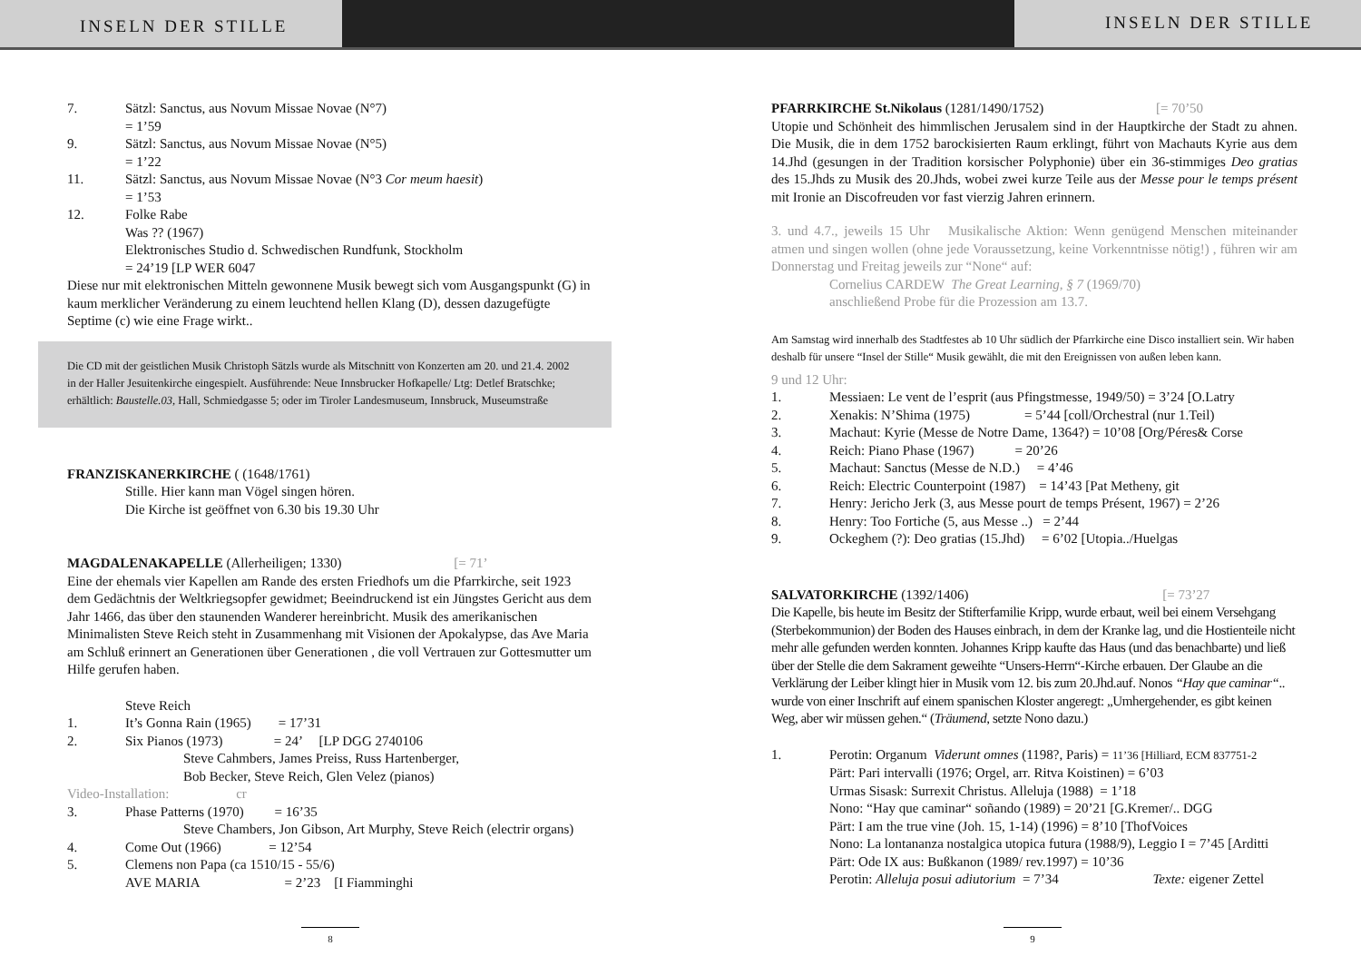INSELN DER STILLE
INSELN DER STILLE
7. Sätzl: Sanctus, aus Novum Missae Novae (N°7)
= 1’59
9. Sätzl: Sanctus, aus Novum Missae Novae (N°5)
= 1’22
11. Sätzl: Sanctus, aus Novum Missae Novae (N°3 Cor meum haesit)
= 1’53
12. Folke Rabe
Was ?? (1967)
Elektronisches Studio d. Schwedischen Rundfunk, Stockholm
= 24’19 [LP WER 6047
Diese nur mit elektronischen Mitteln gewonnene Musik bewegt sich vom Ausgangspunkt (G) in kaum merklicher Veränderung zu einem leuchtend hellen Klang (D), dessen dazugefügte Septime (c) wie eine Frage wirkt..
Die CD mit der geistlichen Musik Christoph Sätzls wurde als Mitschnitt von Konzerten am 20. und 21.4. 2002 in der Haller Jesuitenkirche eingespielt. Ausführende: Neue Innsbrucker Hofkapelle/ Ltg: Detlef Bratschke; erhältlich: Baustelle.03, Hall, Schmiedgasse 5; oder im Tiroler Landesmuseum, Innsbruck, Museumstraße
FRANZISKANERKIRCHE ( (1648/1761)
Stille. Hier kann man Vögel singen hören.
Die Kirche ist geöffnet von 6.30 bis 19.30 Uhr
MAGDALENAKAPELLE (Allerheiligen; 1330) [= 71’
Eine der ehemals vier Kapellen am Rande des ersten Friedhofs um die Pfarrkirche, seit 1923 dem Gedächtnis der Weltkriegsopfer gewidmet; Beeindruckend ist ein Jüngstes Gericht aus dem Jahr 1466, das über den staunenden Wanderer hereinbricht. Musik des amerikanischen Minimalisten Steve Reich steht in Zusammenhang mit Visionen der Apokalypse, das Ave Maria am Schluß erinnert an Generationen über Generationen , die voll Vertrauen zur Gottesmutter um Hilfe gerufen haben.
Steve Reich
1. It’s Gonna Rain (1965) = 17’31
2. Six Pianos (1973) = 24’ [LP DGG 2740106
Steve Cahmbers, James Preiss, Russ Hartenberger,
Bob Becker, Steve Reich, Glen Velez (pianos)
Video-Installation: cr
3. Phase Patterns (1970) = 16’35
Steve Chambers, Jon Gibson, Art Murphy, Steve Reich (electrir organs)
4. Come Out (1966) = 12’54
5. Clemens non Papa (ca 1510/15 - 55/6)
AVE MARIA = 2’23 [I Fiamminghi
8
PFARRKIRCHE St.Nikolaus (1281/1490/1752) [= 70’50
Utopie und Schönheit des himmlischen Jerusalem sind in der Hauptkirche der Stadt zu ahnen. Die Musik, die in dem 1752 barockisierten Raum erklingt, führt von Machauts Kyrie aus dem 14.Jhd (gesungen in der Tradition korsischer Polyphonie) über ein 36-stimmiges Deo gratias des 15.Jhds zu Musik des 20.Jhds, wobei zwei kurze Teile aus der Messe pour le temps présent mit Ironie an Discofreuden vor fast vierzig Jahren erinnern.
3. und 4.7., jeweils 15 Uhr Musikalische Aktion: Wenn genügend Menschen miteinander atmen und singen wollen (ohne jede Voraussetzung, keine Vorkenntnisse nötig!) , führen wir am Donnerstag und Freitag jeweils zur “None“ auf:
Cornelius CARDEW The Great Learning, § 7 (1969/70)
anschließend Probe für die Prozession am 13.7.
Am Samstag wird innerhalb des Stadtfestes ab 10 Uhr südlich der Pfarrkirche eine Disco installiert sein. Wir haben deshalb für unsere “Insel der Stille“ Musik gewählt, die mit den Ereignissen von außen leben kann.
9 und 12 Uhr:
1. Messiaen: Le vent de l’esprit (aus Pfingstmesse, 1949/50) = 3’24 [O.Latry
2. Xenakis: N’Shima (1975) = 5’44 [coll/Orchestral (nur 1.Teil)
3. Machaut: Kyrie (Messe de Notre Dame, 1364?) = 10’08 [Org/Péres& Corse
4. Reich: Piano Phase (1967) = 20’26
5. Machaut: Sanctus (Messe de N.D.) = 4’46
6. Reich: Electric Counterpoint (1987) = 14’43 [Pat Metheny, git
7. Henry: Jericho Jerk (3, aus Messe pourt de temps Présent, 1967) = 2’26
8. Henry: Too Fortiche (5, aus Messe ..) = 2’44
9. Ockeghem (?): Deo gratias (15.Jhd) = 6’02 [Utopia../Huelgas
SALVATORKIRCHE (1392/1406) [= 73’27
Die Kapelle, bis heute im Besitz der Stifterfamilie Kripp, wurde erbaut, weil bei einem Versehgang (Sterbekommunion) der Boden des Hauses einbrach, in dem der Kranke lag, und die Hostienteile nicht mehr alle gefunden werden konnten. Johannes Kripp kaufte das Haus (und das benachbarte) und ließ über der Stelle die dem Sakrament geweihte “Unsers-Herrn“-Kirche erbauen. Der Glaube an die Verklärung der Leiber klingt hier in Musik vom 12. bis zum 20.Jhd.auf. Nonos “Hay que caminar“.. wurde von einer Inschrift auf einem spanischen Kloster angeregt: „Umhergehender, es gibt keinen Weg, aber wir müssen gehen.“ (Träumend, setzte Nono dazu.)
1. Perotin: Organum Viderunt omnes (1198?, Paris) = 11’36 [Hilliard, ECM 837751-2
Pärt: Pari intervalli (1976; Orgel, arr. Ritva Koistinen) = 6’03
Urmas Sisask: Surrexit Christus. Alleluja (1988) = 1’18
Nono: “Hay que caminar“ soñando (1989) = 20’21 [G.Kremer/.. DGG
Pärt: I am the true vine (Joh. 15, 1-14) (1996) = 8’10 [ThofVoices
Nono: La lontananza nostalgica utopica futura (1988/9), Leggio I = 7’45 [Arditti
Pärt: Ode IX aus: Bußkanon (1989/ rev.1997) = 10’36
Perotin: Alleluja posui adiutorium = 7’34 Texte: eigener Zettel
9